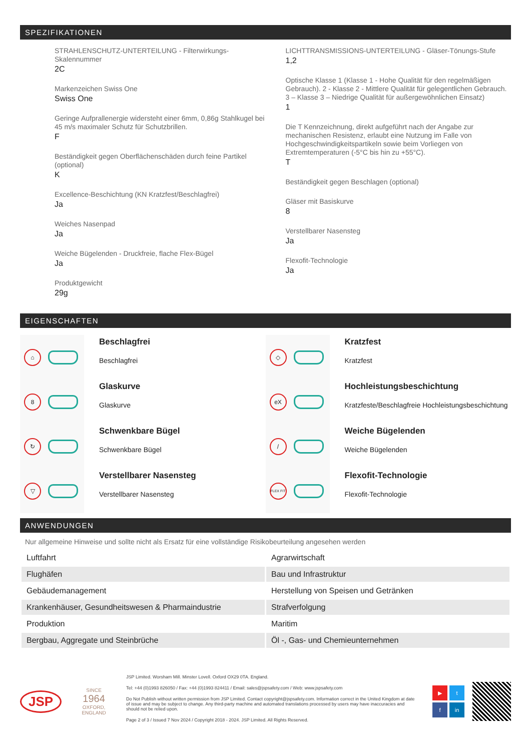SPEZIFIKATIONEN
STRAHLENSCHUTZ-UNTERTEILUNG - Filterwirkungs-Skalennummer
2C
Markenzeichen Swiss One
Swiss One
Geringe Aufprallenergie widersteht einer 6mm, 0,86g Stahlkugel bei 45 m/s maximaler Schutz für Schutzbrillen.
F
Beständigkeit gegen Oberflächenschäden durch feine Partikel (optional)
K
Excellence-Beschichtung (KN Kratzfest/Beschlagfrei)
Ja
Weiches Nasenpad
Ja
Weiche Bügelenden - Druckfreie, flache Flex-Bügel
Ja
Produktgewicht
29g
LICHTTRANSMISSIONS-UNTERTEILUNG - Gläser-Tönungs-Stufe
1,2
Optische Klasse 1 (Klasse 1 - Hohe Qualität für den regelmäßigen Gebrauch). 2 - Klasse 2 - Mittlere Qualität für gelegentlichen Gebrauch. 3 – Klasse 3 – Niedrige Qualität für außergewöhnlichen Einsatz)
1
Die T Kennzeichnung, direkt aufgeführt nach der Angabe zur mechanischen Resistenz, erlaubt eine Nutzung im Falle von Hochgeschwindigkeitspartikeln sowie beim Vorliegen von Extremtemperaturen (-5°C bis hin zu +55°C).
T
Beständigkeit gegen Beschlagen (optional)
Gläser mit Basiskurve
8
Verstellbarer Nasensteg
Ja
Flexofit-Technologie
Ja
EIGENSCHAFTEN
⌂
Beschlagfrei
Beschlagfrei
8
Glaskurve
Glaskurve
↻
Schwenkbare Bügel
Schwenkbare Bügel
▽
Verstellbarer Nasensteg
Verstellbarer Nasensteg
◇
Kratzfest
Kratzfest
eX
Hochleistungsbeschichtung
Kratzfeste/Beschlagfreie Hochleistungsbeschichtung
/
Weiche Bügelenden
Weiche Bügelenden
FLEX FIT
Flexofit-Technologie
Flexofit-Technologie
ANWENDUNGEN
Nur allgemeine Hinweise und sollte nicht als Ersatz für eine vollständige Risikobeurteilung angesehen werden
| Luftfahrt | Agrarwirtschaft |
| Flughäfen | Bau und Infrastruktur |
| Gebäudemanagement | Herstellung von Speisen und Getränken |
| Krankenhäuser, Gesundheitswesen & Pharmaindustrie | Strafverfolgung |
| Produktion | Maritim |
| Bergbau, Aggregate und Steinbrüche | Öl -, Gas- und Chemieunternehmen |
JSP
SINCE
1964
OXFORD, ENGLAND
JSP Limited. Worsham Mill. Minster Lovell. Oxford OX29 0TA. England.
Tel: +44 (0)1993 826050 / Fax: +44 (0)1993 824411 / Email: sales@jspsafety.com / Web: www.jspsafety.com
Do Not Publish without written permission from JSP Limited. Contact copyright@jspsafety.com. Information correct in the United Kingdom at date of issue and may be subject to change. Any third-party machine and automated translations processed by users may have inaccuracies and should not be relied upon.
Page 2 of 3 / Issued 7 Nov 2024 / Copyright 2018 - 2024. JSP Limited. All Rights Reserved.
▶
t
f
in